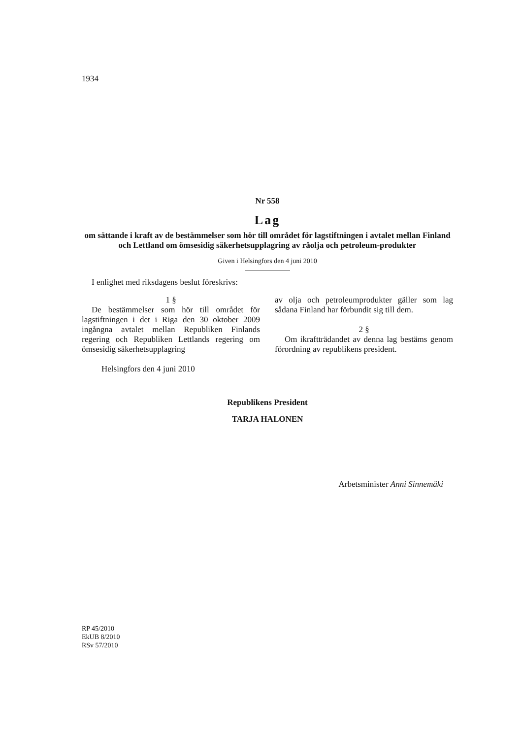1934
Nr 558
Lag
om sättande i kraft av de bestämmelser som hör till området för lagstiftningen i avtalet mellan Finland och Lettland om ömsesidig säkerhetsupplagring av råolja och petroleum-produkter
Given i Helsingfors den 4 juni 2010
I enlighet med riksdagens beslut föreskrivs:
1 §
De bestämmelser som hör till området för lagstiftningen i det i Riga den 30 oktober 2009 ingångna avtalet mellan Republiken Finlands regering och Republiken Lettlands regering om ömsesidig säkerhetsupplagring
av olja och petroleumprodukter gäller som lag sådana Finland har förbundit sig till dem.
2 §
Om ikraftträdandet av denna lag bestäms genom förordning av republikens president.
Helsingfors den 4 juni 2010
Republikens President
TARJA HALONEN
Arbetsminister Anni Sinnemäki
RP 45/2010
EkUB 8/2010
RSv 57/2010